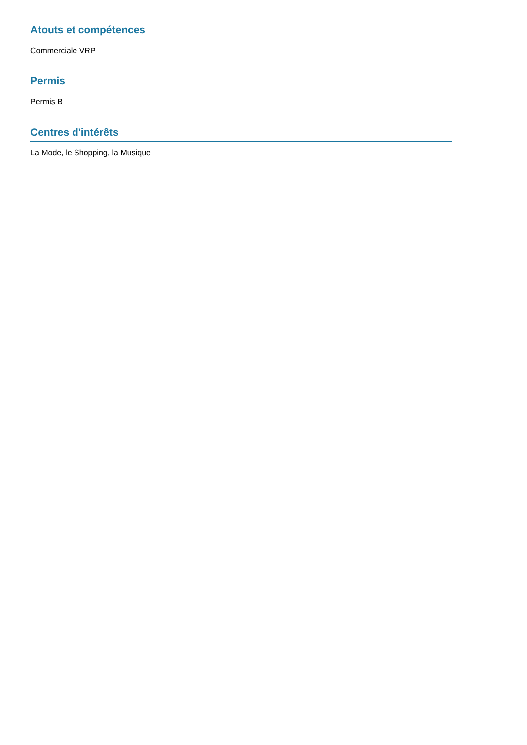Atouts et compétences
Commerciale VRP
Permis
Permis B
Centres d'intérêts
La Mode, le Shopping, la Musique